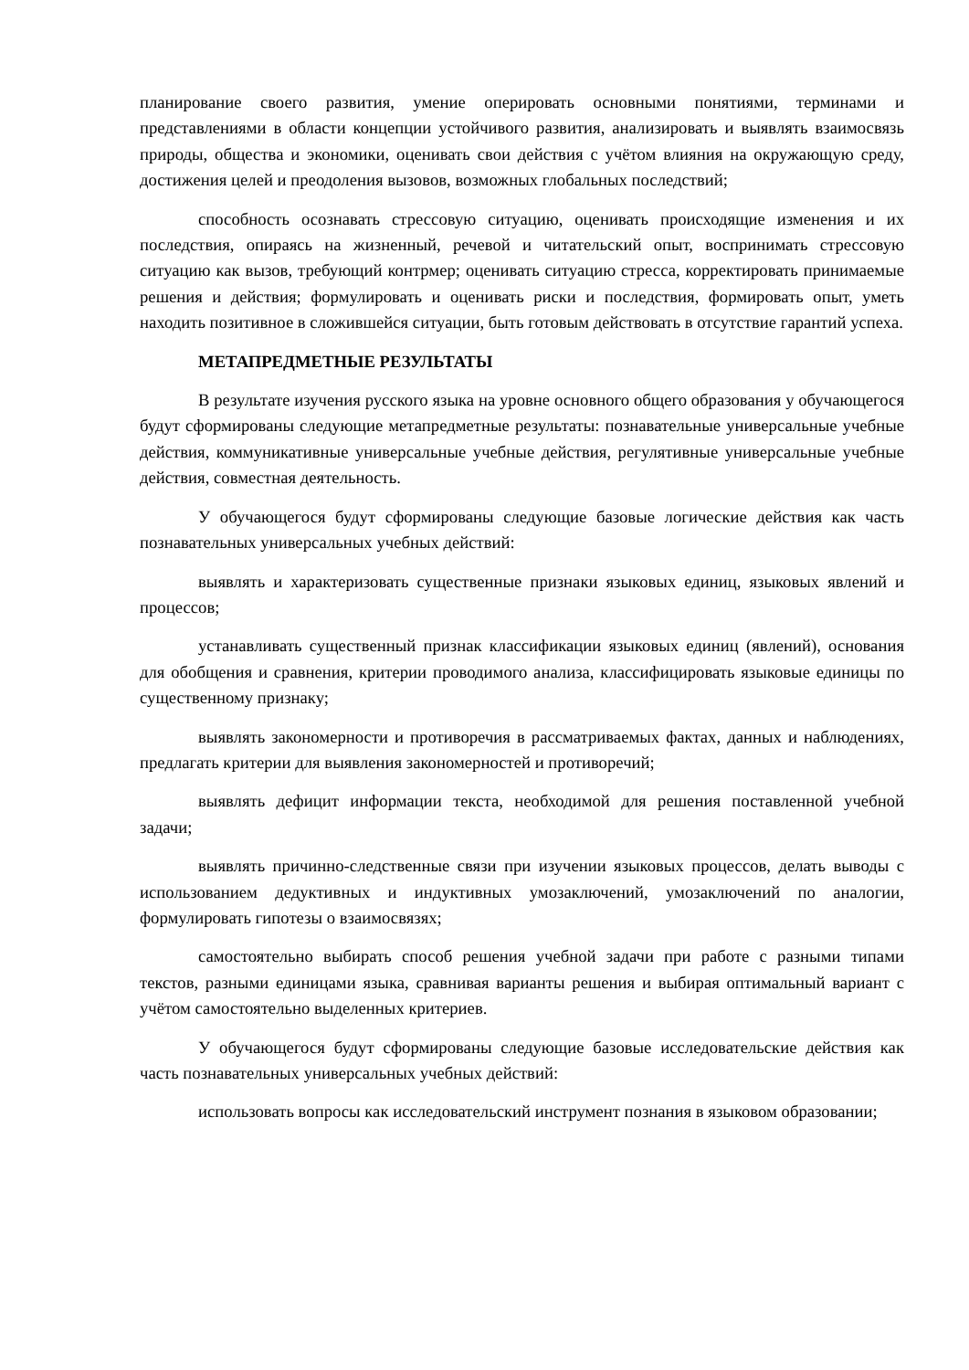планирование своего развития, умение оперировать основными понятиями, терминами и представлениями в области концепции устойчивого развития, анализировать и выявлять взаимосвязь природы, общества и экономики, оценивать свои действия с учётом влияния на окружающую среду, достижения целей и преодоления вызовов, возможных глобальных последствий;
способность осознавать стрессовую ситуацию, оценивать происходящие изменения и их последствия, опираясь на жизненный, речевой и читательский опыт, воспринимать стрессовую ситуацию как вызов, требующий контрмер; оценивать ситуацию стресса, корректировать принимаемые решения и действия; формулировать и оценивать риски и последствия, формировать опыт, уметь находить позитивное в сложившейся ситуации, быть готовым действовать в отсутствие гарантий успеха.
МЕТАПРЕДМЕТНЫЕ РЕЗУЛЬТАТЫ
В результате изучения русского языка на уровне основного общего образования у обучающегося будут сформированы следующие метапредметные результаты: познавательные универсальные учебные действия, коммуникативные универсальные учебные действия, регулятивные универсальные учебные действия, совместная деятельность.
У обучающегося будут сформированы следующие базовые логические действия как часть познавательных универсальных учебных действий:
выявлять и характеризовать существенные признаки языковых единиц, языковых явлений и процессов;
устанавливать существенный признак классификации языковых единиц (явлений), основания для обобщения и сравнения, критерии проводимого анализа, классифицировать языковые единицы по существенному признаку;
выявлять закономерности и противоречия в рассматриваемых фактах, данных и наблюдениях, предлагать критерии для выявления закономерностей и противоречий;
выявлять дефицит информации текста, необходимой для решения поставленной учебной задачи;
выявлять причинно-следственные связи при изучении языковых процессов, делать выводы с использованием дедуктивных и индуктивных умозаключений, умозаключений по аналогии, формулировать гипотезы о взаимосвязях;
самостоятельно выбирать способ решения учебной задачи при работе с разными типами текстов, разными единицами языка, сравнивая варианты решения и выбирая оптимальный вариант с учётом самостоятельно выделенных критериев.
У обучающегося будут сформированы следующие базовые исследовательские действия как часть познавательных универсальных учебных действий:
использовать вопросы как исследовательский инструмент познания в языковом образовании;